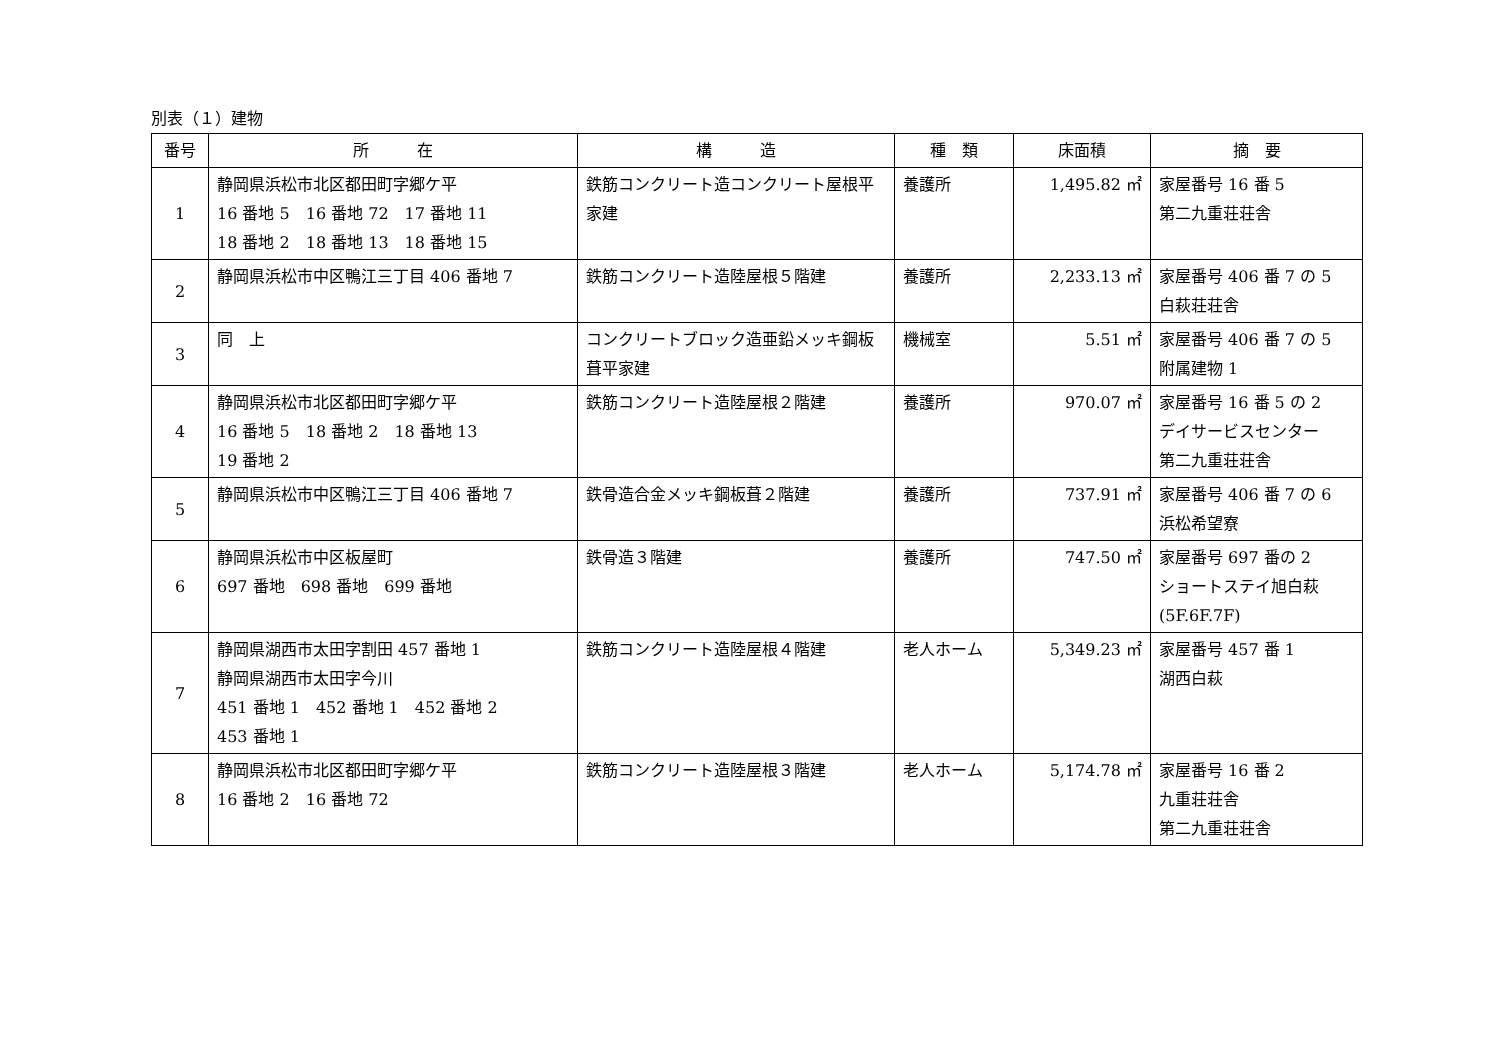別表（１）建物
| 番号 | 所 在 | 構 造 | 種 類 | 床面積 | 摘 要 |
| --- | --- | --- | --- | --- | --- |
| 1 | 静岡県浜松市北区都田町字郷ケ平 16 番地 5 16 番地 72 17 番地 11 18 番地 2 18 番地 13 18 番地 15 | 鉄筋コンクリート造コンクリート屋根平家建 | 養護所 | 1,495.82 ㎡ | 家屋番号 16 番 5 第二九重荘荘舎 |
| 2 | 静岡県浜松市中区鴨江三丁目 406 番地 7 | 鉄筋コンクリート造陸屋根５階建 | 養護所 | 2,233.13 ㎡ | 家屋番号 406 番 7 の 5 白萩荘荘舎 |
| 3 | 同 上 | コンクリートブロック造亜鉛メッキ鋼板葺平家建 | 機械室 | 5.51 ㎡ | 家屋番号 406 番 7 の 5 附属建物 1 |
| 4 | 静岡県浜松市北区都田町字郷ケ平 16 番地 5 18 番地 2 18 番地 13 19 番地 2 | 鉄筋コンクリート造陸屋根２階建 | 養護所 | 970.07 ㎡ | 家屋番号 16 番 5 の 2 デイサービスセンター 第二九重荘荘舎 |
| 5 | 静岡県浜松市中区鴨江三丁目 406 番地 7 | 鉄骨造合金メッキ鋼板葺２階建 | 養護所 | 737.91 ㎡ | 家屋番号 406 番 7 の 6 浜松希望寮 |
| 6 | 静岡県浜松市中区板屋町 697 番地 698 番地 699 番地 | 鉄骨造３階建 | 養護所 | 747.50 ㎡ | 家屋番号 697 番の 2 ショートステイ旭白萩 (5F.6F.7F) |
| 7 | 静岡県湖西市太田字割田 457 番地 1 静岡県湖西市太田字今川 451 番地 1 452 番地 1 452 番地 2 453 番地 1 | 鉄筋コンクリート造陸屋根４階建 | 老人ホーム | 5,349.23 ㎡ | 家屋番号 457 番 1 湖西白萩 |
| 8 | 静岡県浜松市北区都田町字郷ケ平 16 番地 2 16 番地 72 | 鉄筋コンクリート造陸屋根３階建 | 老人ホーム | 5,174.78 ㎡ | 家屋番号 16 番 2 九重荘荘舎 第二九重荘荘舎 |